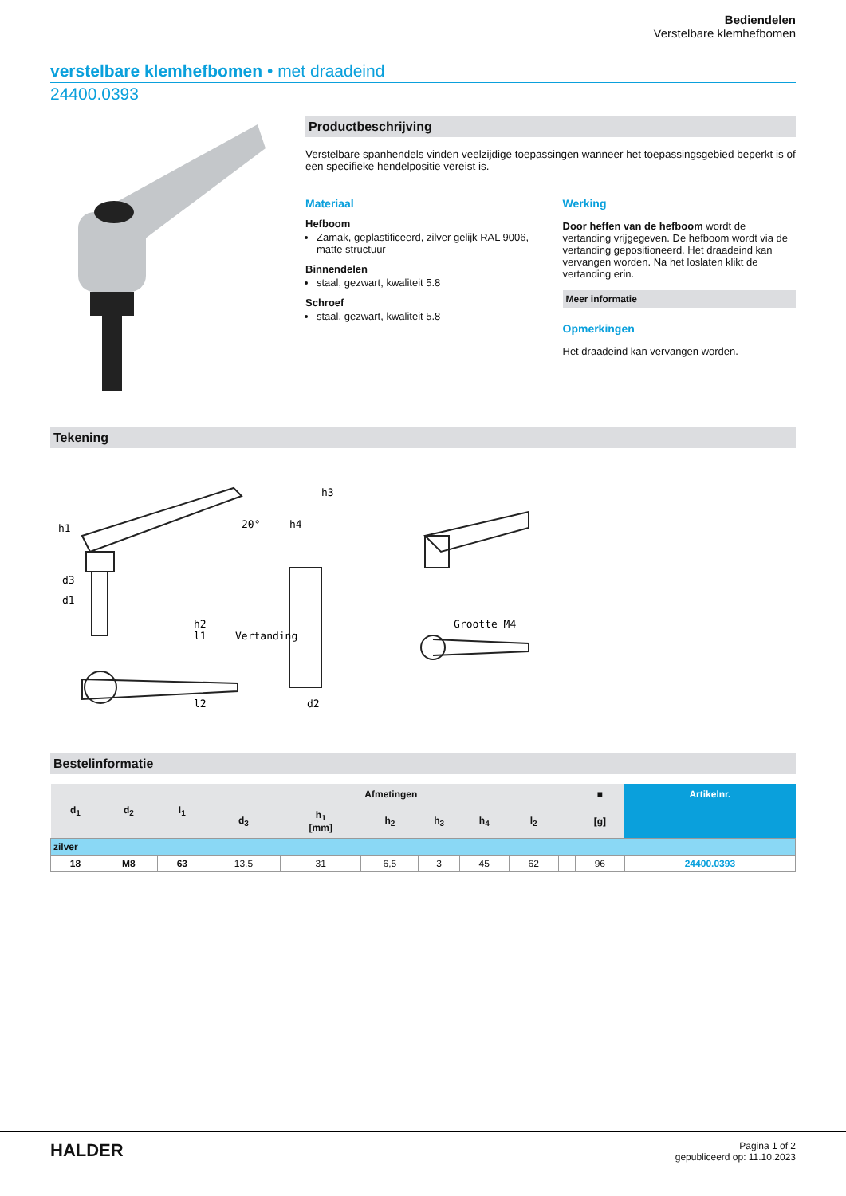Bediendelen
Verstelbare klemhefbomen
verstelbare klemhefbomen • met draadeind
24400.0393
Productbeschrijving
Verstelbare spanhendels vinden veelzijdige toepassingen wanneer het toepassingsgebied beperkt is of een specifieke hendelpositie vereist is.
Materiaal
Hefboom
Zamak, geplastificeerd, zilver gelijk RAL 9006, matte structuur
Binnendelen
staal, gezwart, kwaliteit 5.8
Schroef
staal, gezwart, kwaliteit 5.8
Werking
Door heffen van de hefboom wordt de vertanding vrijgegeven. De hefboom wordt via de vertanding gepositioneerd. Het draadeind kan vervangen worden. Na het loslaten klikt de vertanding erin.
Meer informatie
Opmerkingen
Het draadeind kan vervangen worden.
Tekening
h1
d3
d1
l1
l2
h2
Vertanding
d2
Grootte M4
20°
h4
h3
Bestelinformatie
| d<sub>1</sub> | d<sub>2</sub> | l<sub>1</sub> | Afmetingen | | | | | | | ■ | Artikelnr. |
| --- | --- | --- | --- | --- | --- | --- | --- | --- | --- | --- | --- |
| | | | d<sub>3</sub> | h<sub>1</sub> [mm] | h<sub>2</sub> | h<sub>3</sub> | h<sub>4</sub> | l<sub>2</sub> | | [g] | |
| zilver | | | | | | | | | | | |
| 18 | M8 | 63 | 13,5 | 31 | 6,5 | 3 | 45 | 62 | | 96 | 24400.0393 |
HALDER
Pagina 1 of 2
gepubliceerd op: 11.10.2023